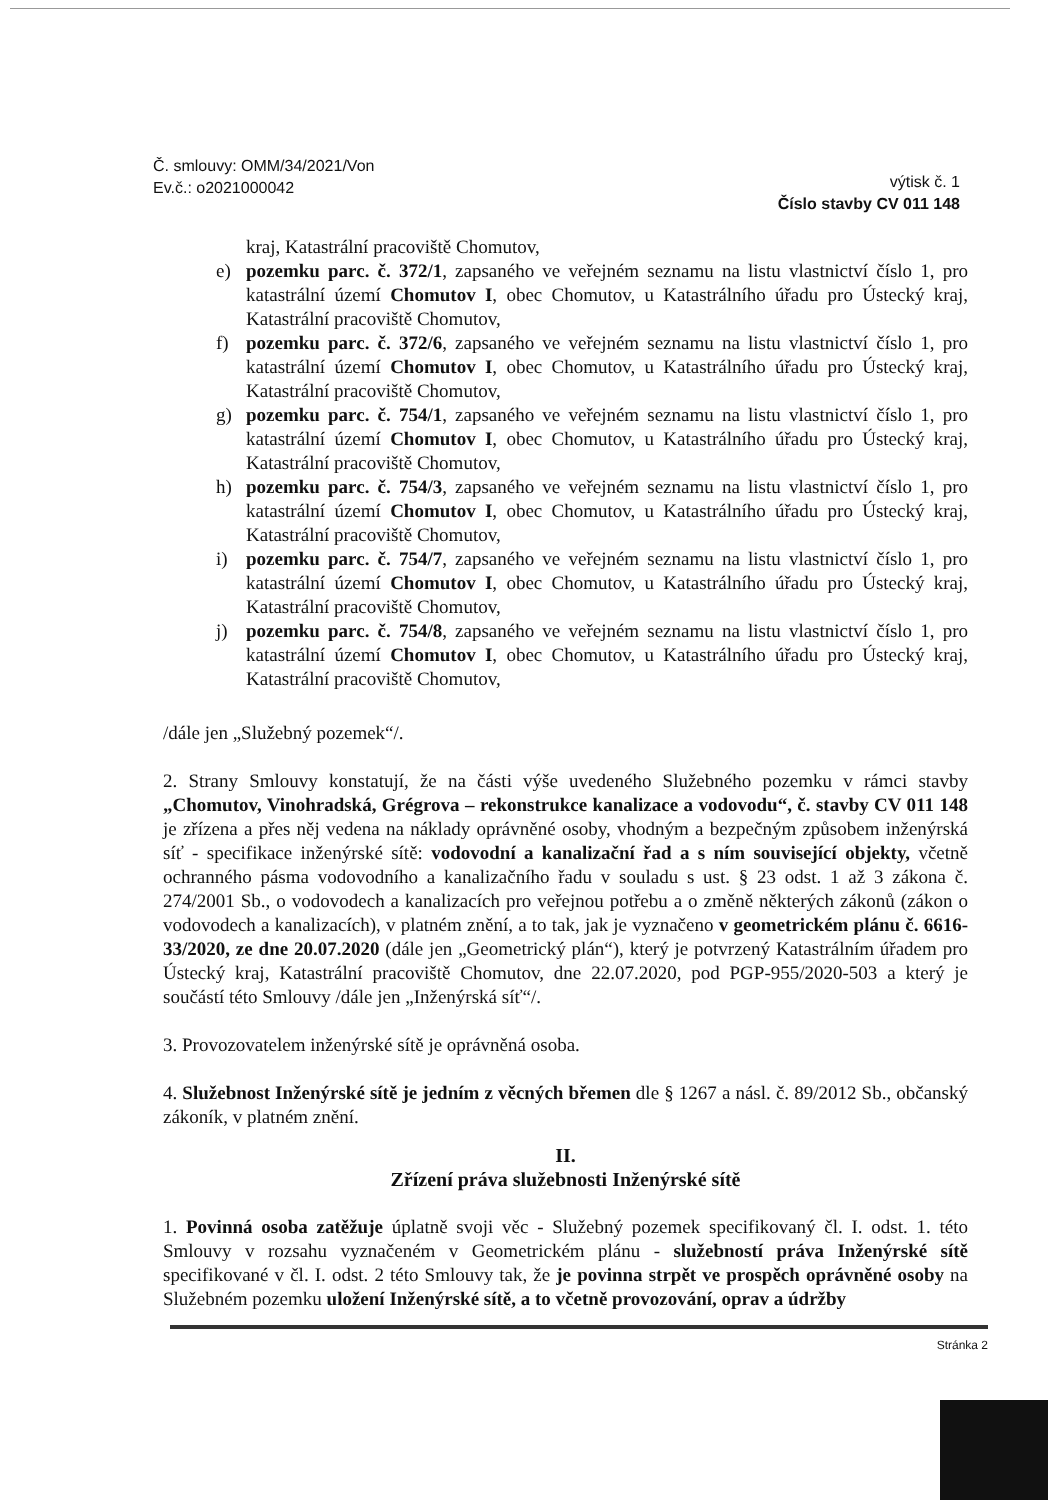Č. smlouvy: OMM/34/2021/Von
Ev.č.: o2021000042
výtisk č. 1
Číslo stavby CV 011 148
kraj, Katastrální pracoviště Chomutov,
e) pozemku parc. č. 372/1, zapsaného ve veřejném seznamu na listu vlastnictví číslo 1, pro katastrální území Chomutov I, obec Chomutov, u Katastrálního úřadu pro Ústecký kraj, Katastrální pracoviště Chomutov,
f) pozemku parc. č. 372/6, zapsaného ve veřejném seznamu na listu vlastnictví číslo 1, pro katastrální území Chomutov I, obec Chomutov, u Katastrálního úřadu pro Ústecký kraj, Katastrální pracoviště Chomutov,
g) pozemku parc. č. 754/1, zapsaného ve veřejném seznamu na listu vlastnictví číslo 1, pro katastrální území Chomutov I, obec Chomutov, u Katastrálního úřadu pro Ústecký kraj, Katastrální pracoviště Chomutov,
h) pozemku parc. č. 754/3, zapsaného ve veřejném seznamu na listu vlastnictví číslo 1, pro katastrální území Chomutov I, obec Chomutov, u Katastrálního úřadu pro Ústecký kraj, Katastrální pracoviště Chomutov,
i) pozemku parc. č. 754/7, zapsaného ve veřejném seznamu na listu vlastnictví číslo 1, pro katastrální území Chomutov I, obec Chomutov, u Katastrálního úřadu pro Ústecký kraj, Katastrální pracoviště Chomutov,
j) pozemku parc. č. 754/8, zapsaného ve veřejném seznamu na listu vlastnictví číslo 1, pro katastrální území Chomutov I, obec Chomutov, u Katastrálního úřadu pro Ústecký kraj, Katastrální pracoviště Chomutov,
/dále jen „Služebný pozemek“/.
2. Strany Smlouvy konstatují, že na části výše uvedeného Služebného pozemku v rámci stavby „Chomutov, Vinohradská, Grégrova – rekonstrukce kanalizace a vodovodu“, č. stavby CV 011 148 je zřízena a přes něj vedena na náklady oprávněné osoby, vhodným a bezpečným způsobem inženýrská síť - specifikace inženýrské sítě: vodovodní a kanalizační řad a s ním související objekty, včetně ochranného pásma vodovodního a kanalizačního řadu v souladu s ust. § 23 odst. 1 až 3 zákona č. 274/2001 Sb., o vodovodech a kanalizacích pro veřejnou potřebu a o změně některých zákonů (zákon o vodovodech a kanalizacích), v platném znění, a to tak, jak je vyznačeno v geometrickém plánu č. 6616-33/2020, ze dne 20.07.2020 (dále jen „Geometrický plán“), který je potvrzený Katastrálním úřadem pro Ústecký kraj, Katastrální pracoviště Chomutov, dne 22.07.2020, pod PGP-955/2020-503 a který je součástí této Smlouvy /dále jen „Inženýrská síť“/.
3. Provozovatelem inženýrské sítě je oprávněná osoba.
4. Služebnost Inženýrské sítě je jedním z věcných břemen dle § 1267 a násl. č. 89/2012 Sb., občanský zákoník, v platném znění.
II.
Zřízení práva služebnosti Inženýrské sítě
1. Povinná osoba zatěžuje úplatně svoji věc - Služebný pozemek specifikovaný čl. I. odst. 1. této Smlouvy v rozsahu vyznačeném v Geometrickém plánu - služebností práva Inženýrské sítě specifikované v čl. I. odst. 2 této Smlouvy tak, že je povinna strpět ve prospěch oprávněné osoby na Služebném pozemku uložení Inženýrské sítě, a to včetně provozování, oprav a údržby
Stránka 2